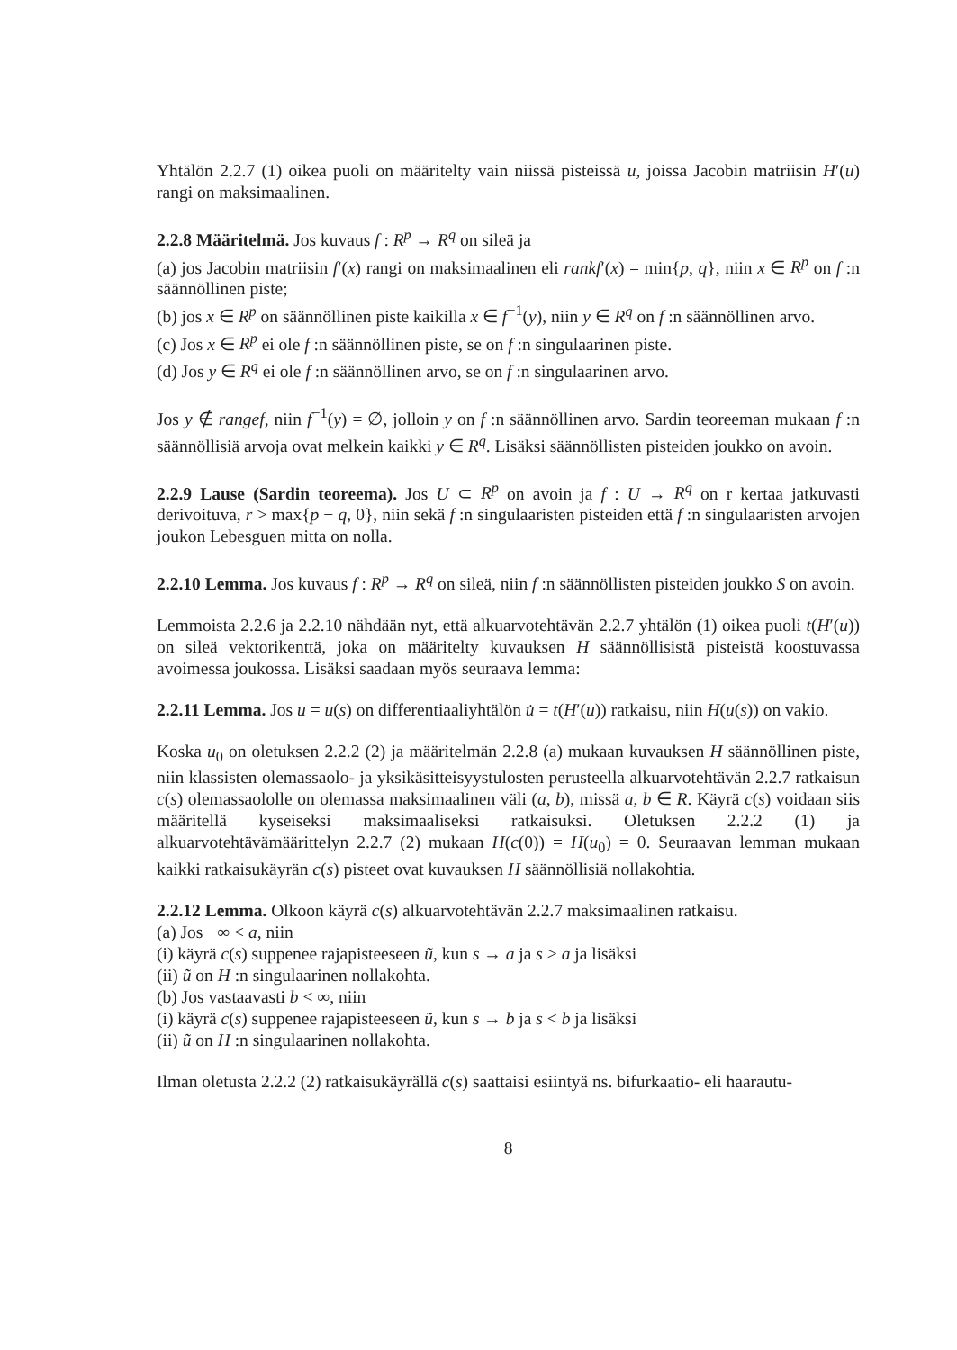Yhtälön 2.2.7 (1) oikea puoli on määritelty vain niissä pisteissä u, joissa Jacobin matriisin H′(u) rangi on maksimaalinen.
2.2.8 Määritelmä. Jos kuvaus f : R<sup>p</sup> → R<sup>q</sup> on sileä ja
(a) jos Jacobin matriisin f′(x) rangi on maksimaalinen eli rankf′(x) = min{p, q}, niin x ∈ R<sup>p</sup> on f :n säännöllinen piste;
(b) jos x ∈ R<sup>p</sup> on säännöllinen piste kaikilla x ∈ f<sup>−1</sup>(y), niin y ∈ R<sup>q</sup> on f :n säännöllinen arvo.
(c) Jos x ∈ R<sup>p</sup> ei ole f :n säännöllinen piste, se on f :n singulaarinen piste.
(d) Jos y ∈ R<sup>q</sup> ei ole f :n säännöllinen arvo, se on f :n singulaarinen arvo.
Jos y ∉ rangef, niin f<sup>−1</sup>(y) = ∅, jolloin y on f :n säännöllinen arvo. Sardin teoreeman mukaan f :n säännöllisiä arvoja ovat melkein kaikki y ∈ R<sup>q</sup>. Lisäksi säännöllisten pisteiden joukko on avoin.
2.2.9 Lause (Sardin teoreema). Jos U ⊂ R<sup>p</sup> on avoin ja f : U → R<sup>q</sup> on r kertaa jatkuvasti derivoituva, r > max{p − q, 0}, niin sekä f :n singulaaristen pisteiden että f :n singulaaristen arvojen joukon Lebesguen mitta on nolla.
2.2.10 Lemma. Jos kuvaus f : R<sup>p</sup> → R<sup>q</sup> on sileä, niin f :n säännöllisten pisteiden joukko S on avoin.
Lemmoista 2.2.6 ja 2.2.10 nähdään nyt, että alkuarvotehtävän 2.2.7 yhtälön (1) oikea puoli t(H′(u)) on sileä vektorikenttä, joka on määritelty kuvauksen H säännöllisistä pisteistä koostuvassa avoimessa joukossa. Lisäksi saadaan myös seuraava lemma:
2.2.11 Lemma. Jos u = u(s) on differentiaaliyhtälön u̇ = t(H′(u)) ratkaisu, niin H(u(s)) on vakio.
Koska u<sub>0</sub> on oletuksen 2.2.2 (2) ja määritelmän 2.2.8 (a) mukaan kuvauksen H säännöllinen piste, niin klassisten olemassaolo- ja yksikäsitteisyystulosten perusteella alkuarvotehtävän 2.2.7 ratkaisun c(s) olemassaololle on olemassa maksimaalinen väli (a, b), missä a, b ∈ R. Käyrä c(s) voidaan siis määritellä kyseiseksi maksimaaliseksi ratkaisuksi. Oletuksen 2.2.2 (1) ja alkuarvotehtävämäärittelyn 2.2.7 (2) mukaan H(c(0)) = H(u<sub>0</sub>) = 0. Seuraavan lemman mukaan kaikki ratkaisukäyrän c(s) pisteet ovat kuvauksen H säännöllisiä nollakohtia.
2.2.12 Lemma. Olkoon käyrä c(s) alkuarvotehtävän 2.2.7 maksimaalinen ratkaisu.
(a) Jos −∞ < a, niin
(i) käyrä c(s) suppenee rajapisteeseen ũ, kun s → a ja s > a ja lisäksi
(ii) ũ on H :n singulaarinen nollakohta.
(b) Jos vastaavasti b < ∞, niin
(i) käyrä c(s) suppenee rajapisteeseen ũ, kun s → b ja s < b ja lisäksi
(ii) ũ on H :n singulaarinen nollakohta.
Ilman oletusta 2.2.2 (2) ratkaisukäyrällä c(s) saattaisi esiintyä ns. bifurkaatio- eli haarautu-
8